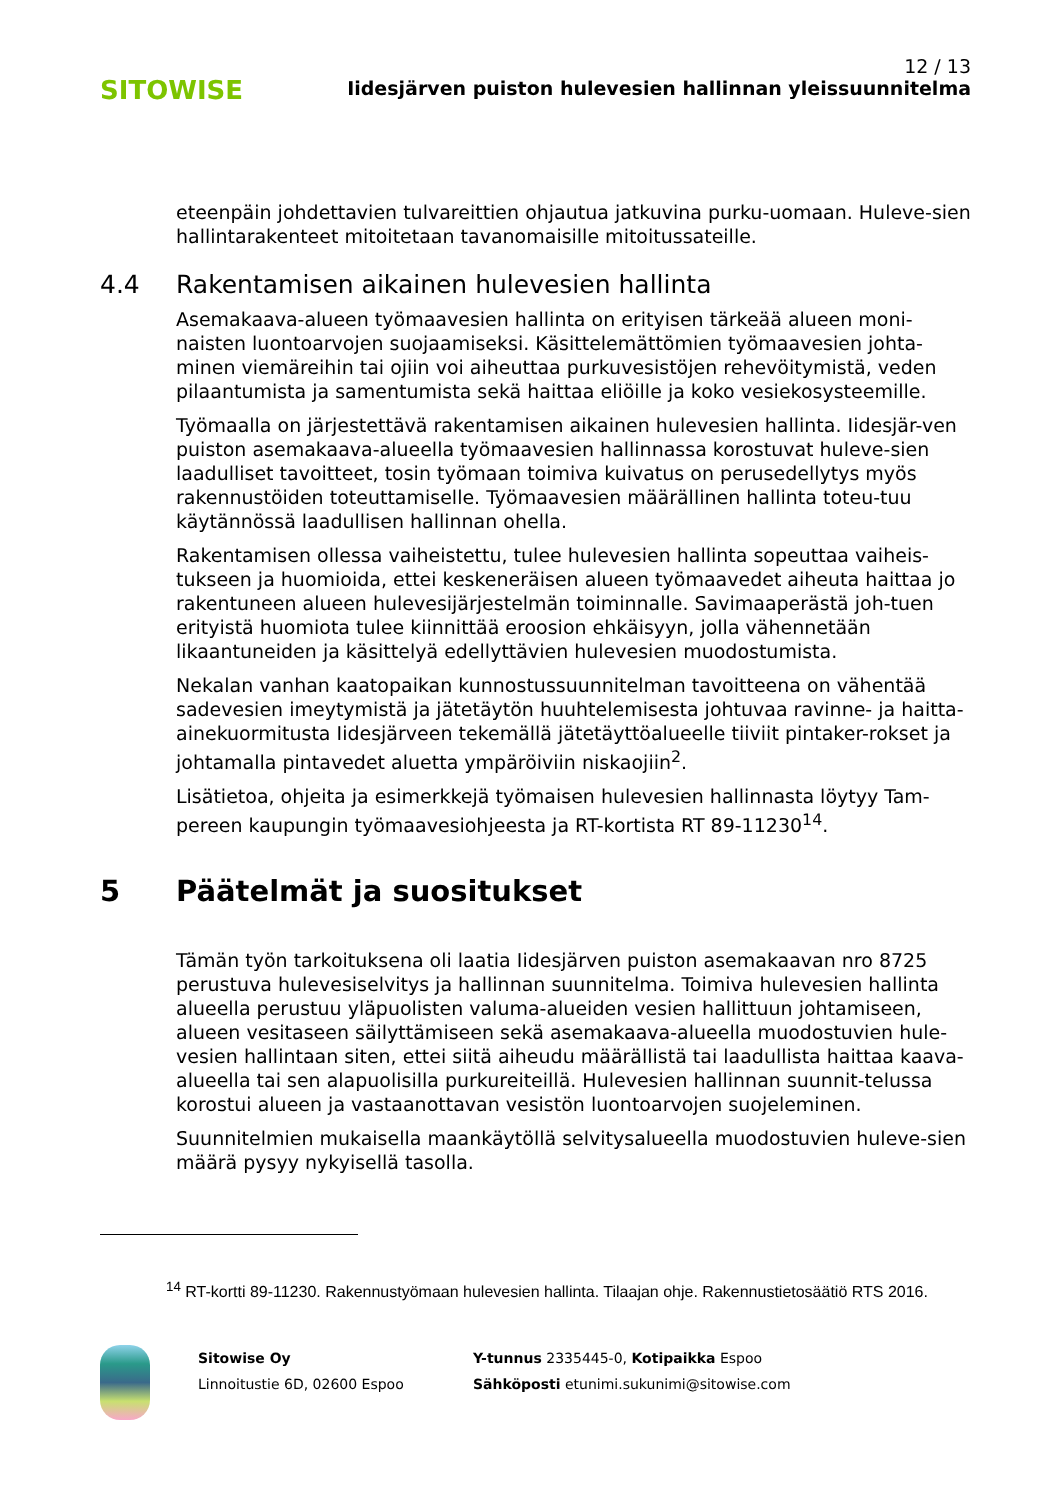SITOWISE
12 / 13
Iidesjärven puiston hulevesien hallinnan yleissuunnitelma
eteenpäin johdettavien tulvareittien ohjautua jatkuvina purku-uomaan. Huleve-sien hallintarakenteet mitoitetaan tavanomaisille mitoitussateille.
4.4 Rakentamisen aikainen hulevesien hallinta
Asemakaava-alueen työmaavesien hallinta on erityisen tärkeää alueen moni-naisten luontoarvojen suojaamiseksi. Käsittelemättömien työmaavesien johta-minen viemäreihin tai ojiin voi aiheuttaa purkuvesistöjen rehevöitymistä, veden pilaantumista ja samentumista sekä haittaa eliöille ja koko vesiekosysteemille.
Työmaalla on järjestettävä rakentamisen aikainen hulevesien hallinta. Iidesjär-ven puiston asemakaava-alueella työmaavesien hallinnassa korostuvat huleve-sien laadulliset tavoitteet, tosin työmaan toimiva kuivatus on perusedellytys myös rakennustöiden toteuttamiselle. Työmaavesien määrällinen hallinta toteu-tuu käytännössä laadullisen hallinnan ohella.
Rakentamisen ollessa vaiheistettu, tulee hulevesien hallinta sopeuttaa vaiheis-tukseen ja huomioida, ettei keskeneräisen alueen työmaavedet aiheuta haittaa jo rakentuneen alueen hulevesijärjestelmän toiminnalle. Savimaaperästä joh-tuen erityistä huomiota tulee kiinnittää eroosion ehkäisyyn, jolla vähennetään likaantuneiden ja käsittelyä edellyttävien hulevesien muodostumista.
Nekalan vanhan kaatopaikan kunnostussuunnitelman tavoitteena on vähentää sadevesien imeytymistä ja jätetäytön huuhtelemisesta johtuvaa ravinne- ja haitta-ainekuormitusta Iidesjärveen tekemällä jätetäyttöalueelle tiiviit pintaker-rokset ja johtamalla pintavedet aluetta ympäröiviin niskaojiin<sup>2</sup>.
Lisätietoa, ohjeita ja esimerkkejä työmaisen hulevesien hallinnasta löytyy Tam-pereen kaupungin työmaavesiohjeesta ja RT-kortista RT 89-11230<sup>14</sup>.
5 Päätelmät ja suositukset
Tämän työn tarkoituksena oli laatia Iidesjärven puiston asemakaavan nro 8725 perustuva hulevesiselvitys ja hallinnan suunnitelma. Toimiva hulevesien hallinta alueella perustuu yläpuolisten valuma-alueiden vesien hallittuun johtamiseen, alueen vesitaseen säilyttämiseen sekä asemakaava-alueella muodostuvien hule-vesien hallintaan siten, ettei siitä aiheudu määrällistä tai laadullista haittaa kaava-alueella tai sen alapuolisilla purkureiteillä. Hulevesien hallinnan suunnit-telussa korostui alueen ja vastaanottavan vesistön luontoarvojen suojeleminen.
Suunnitelmien mukaisella maankäytöllä selvitysalueella muodostuvien huleve-sien määrä pysyy nykyisellä tasolla.
<sup>14</sup> RT-kortti 89-11230. Rakennustyömaan hulevesien hallinta. Tilaajan ohje. Rakennustietosäätiö RTS 2016.
Sitowise Oy
Linnoitustie 6D, 02600 Espoo
Y-tunnus 2335445-0, Kotipaikka Espoo
Sähköposti etunimi.sukunimi@sitowise.com